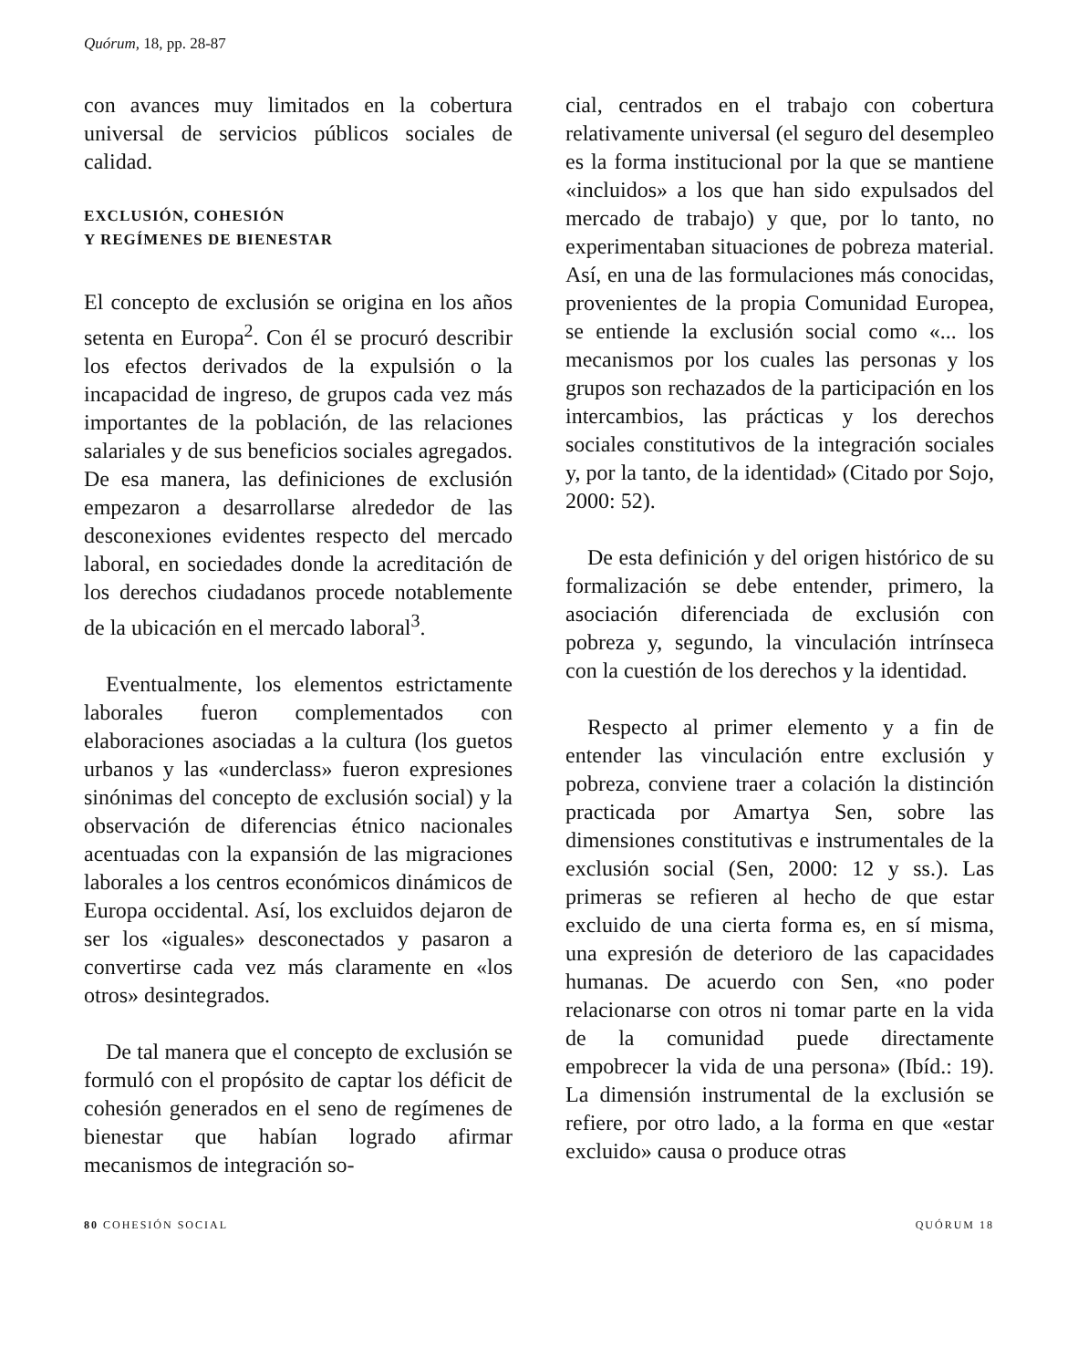Quórum, 18, pp. 28-87
con avances muy limitados en la cobertura universal de servicios públicos sociales de calidad.
EXCLUSIÓN, COHESIÓN
Y REGÍMENES DE BIENESTAR
El concepto de exclusión se origina en los años setenta en Europa<sup>2</sup>. Con él se procuró describir los efectos derivados de la expulsión o la incapacidad de ingreso, de grupos cada vez más importantes de la población, de las relaciones salariales y de sus beneficios sociales agregados. De esa manera, las definiciones de exclusión empezaron a desarrollarse alrededor de las desconexiones evidentes respecto del mercado laboral, en sociedades donde la acreditación de los derechos ciudadanos procede notablemente de la ubicación en el mercado laboral<sup>3</sup>.
Eventualmente, los elementos estrictamente laborales fueron complementados con elaboraciones asociadas a la cultura (los guetos urbanos y las «underclass» fueron expresiones sinónimas del concepto de exclusión social) y la observación de diferencias étnico nacionales acentuadas con la expansión de las migraciones laborales a los centros económicos dinámicos de Europa occidental. Así, los excluidos dejaron de ser los «iguales» desconectados y pasaron a convertirse cada vez más claramente en «los otros» desintegrados.
De tal manera que el concepto de exclusión se formuló con el propósito de captar los déficit de cohesión generados en el seno de regímenes de bienestar que habían logrado afirmar mecanismos de integración so-
cial, centrados en el trabajo con cobertura relativamente universal (el seguro del desempleo es la forma institucional por la que se mantiene «incluidos» a los que han sido expulsados del mercado de trabajo) y que, por lo tanto, no experimentaban situaciones de pobreza material. Así, en una de las formulaciones más conocidas, provenientes de la propia Comunidad Europea, se entiende la exclusión social como «... los mecanismos por los cuales las personas y los grupos son rechazados de la participación en los intercambios, las prácticas y los derechos sociales constitutivos de la integración sociales y, por la tanto, de la identidad» (Citado por Sojo, 2000: 52).
De esta definición y del origen histórico de su formalización se debe entender, primero, la asociación diferenciada de exclusión con pobreza y, segundo, la vinculación intrínseca con la cuestión de los derechos y la identidad.
Respecto al primer elemento y a fin de entender las vinculación entre exclusión y pobreza, conviene traer a colación la distinción practicada por Amartya Sen, sobre las dimensiones constitutivas e instrumentales de la exclusión social (Sen, 2000: 12 y ss.). Las primeras se refieren al hecho de que estar excluido de una cierta forma es, en sí misma, una expresión de deterioro de las capacidades humanas. De acuerdo con Sen, «no poder relacionarse con otros ni tomar parte en la vida de la comunidad puede directamente empobrecer la vida de una persona» (Ibíd.: 19). La dimensión instrumental de la exclusión se refiere, por otro lado, a la forma en que «estar excluido» causa o produce otras
80 COHESIÓN SOCIAL QUÓRUM 18